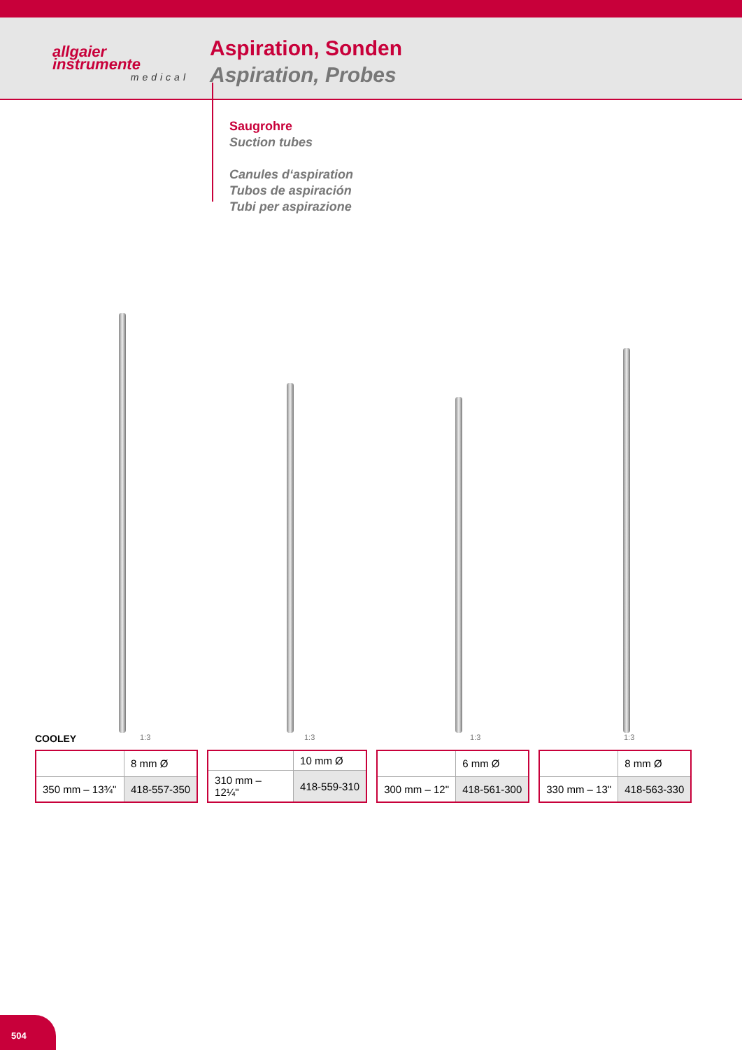allgaier
instrumente
medical
Aspiration, Sonden
Aspiration, Probes
Saugrohre
Suction tubes
Canules d‘aspiration
Tubos de aspiración
Tubi per aspirazione
COOLEY 1:3 1:3 1:3 1:3
| | 8 mm Ø |
| 350 mm – 13¾" | 418-557-350 |
| | 10 mm Ø |
| 310 mm – 12¼" | 418-559-310 |
| | 6 mm Ø |
| 300 mm – 12" | 418-561-300 |
| | 8 mm Ø |
| 330 mm – 13" | 418-563-330 |
504